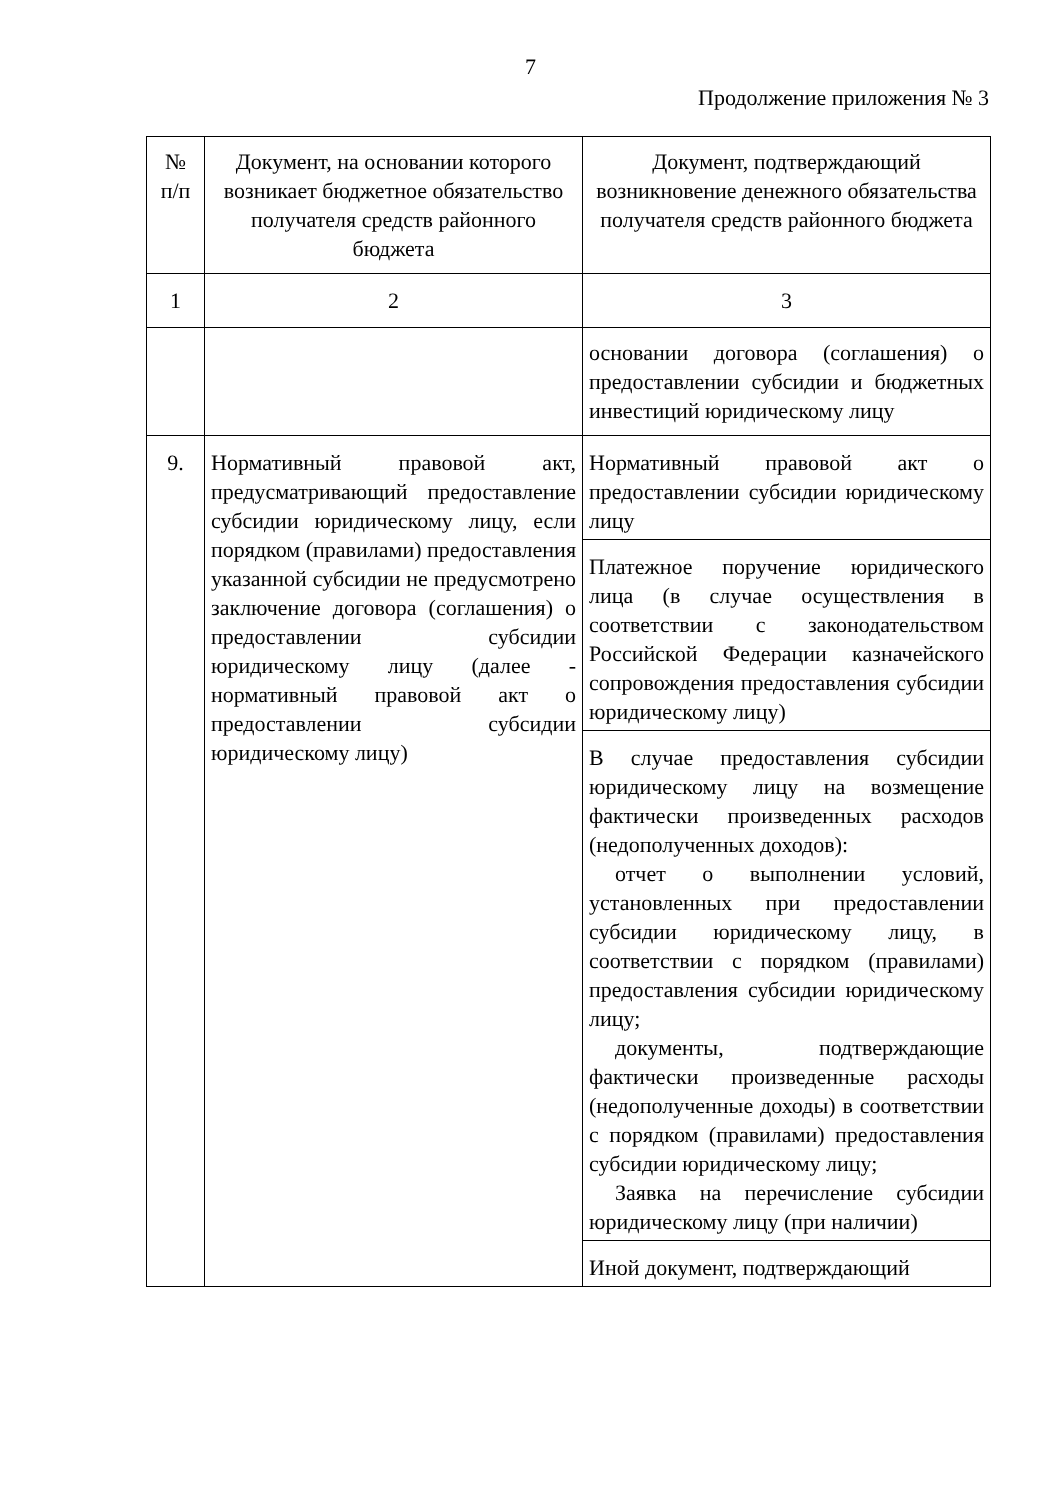7
Продолжение приложения № 3
| № п/п | Документ, на основании которого возникает бюджетное обязательство получателя средств районного бюджета | Документ, подтверждающий возникновение денежного обязательства получателя средств районного бюджета |
| --- | --- | --- |
| 1 | 2 | 3 |
| | | основании договора (соглашения) о предоставлении субсидии и бюджетных инвестиций юридическому лицу |
| 9. | Нормативный правовой акт, предусматривающий предоставление субсидии юридическому лицу, если порядком (правилами) предоставления указанной субсидии не предусмотрено заключение договора (соглашения) о предоставлении субсидии юридическому лицу (далее - нормативный правовой акт о предоставлении субсидии юридическому лицу) | Нормативный правовой акт о предоставлении субсидии юридическому лицу |
| | | Платежное поручение юридического лица (в случае осуществления в соответствии с законодательством Российской Федерации казначейского сопровождения предоставления субсидии юридическому лицу) |
| | | В случае предоставления субсидии юридическому лицу на возмещение фактически произведенных расходов (недополученных доходов): отчет о выполнении условий, установленных при предоставлении субсидии юридическому лицу, в соответствии с порядком (правилами) предоставления субсидии юридическому лицу; документы, подтверждающие фактически произведенные расходы (недополученные доходы) в соответствии с порядком (правилами) предоставления субсидии юридическому лицу; Заявка на перечисление субсидии юридическому лицу (при наличии) |
| | | Иной документ, подтверждающий |